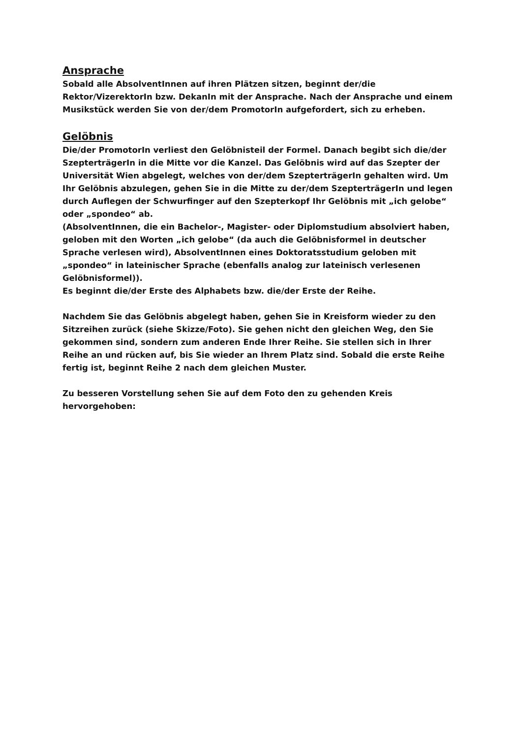Ansprache
Sobald alle AbsolventInnen auf ihren Plätzen sitzen, beginnt der/die Rektor/VizerektorIn bzw. DekanIn mit der Ansprache. Nach der Ansprache und einem Musikstück werden Sie von der/dem PromotorIn aufgefordert, sich zu erheben.
Gelöbnis
Die/der PromotorIn verliest den Gelöbnisteil der Formel. Danach begibt sich die/der SzepterträgerIn in die Mitte vor die Kanzel. Das Gelöbnis wird auf das Szepter der Universität Wien abgelegt, welches von der/dem SzepterträgerIn gehalten wird. Um Ihr Gelöbnis abzulegen, gehen Sie in die Mitte zu der/dem SzepterträgerIn und legen durch Auflegen der Schwurfinger auf den Szepterkopf Ihr Gelöbnis mit „ich gelobe“ oder „spondeo“ ab.
(AbsolventInnen, die ein Bachelor-, Magister- oder Diplomstudium absolviert haben, geloben mit den Worten „ich gelobe“ (da auch die Gelöbnisformel in deutscher Sprache verlesen wird), AbsolventInnen eines Doktoratsstudium geloben mit „spondeo“ in lateinischer Sprache (ebenfalls analog zur lateinisch verlesenen Gelöbnisformel)).
Es beginnt die/der Erste des Alphabets bzw. die/der Erste der Reihe.
Nachdem Sie das Gelöbnis abgelegt haben, gehen Sie in Kreisform wieder zu den Sitzreihen zurück (siehe Skizze/Foto). Sie gehen nicht den gleichen Weg, den Sie gekommen sind, sondern zum anderen Ende Ihrer Reihe. Sie stellen sich in Ihrer Reihe an und rücken auf, bis Sie wieder an Ihrem Platz sind. Sobald die erste Reihe fertig ist, beginnt Reihe 2 nach dem gleichen Muster.
Zu besseren Vorstellung sehen Sie auf dem Foto den zu gehenden Kreis hervorgehoben: